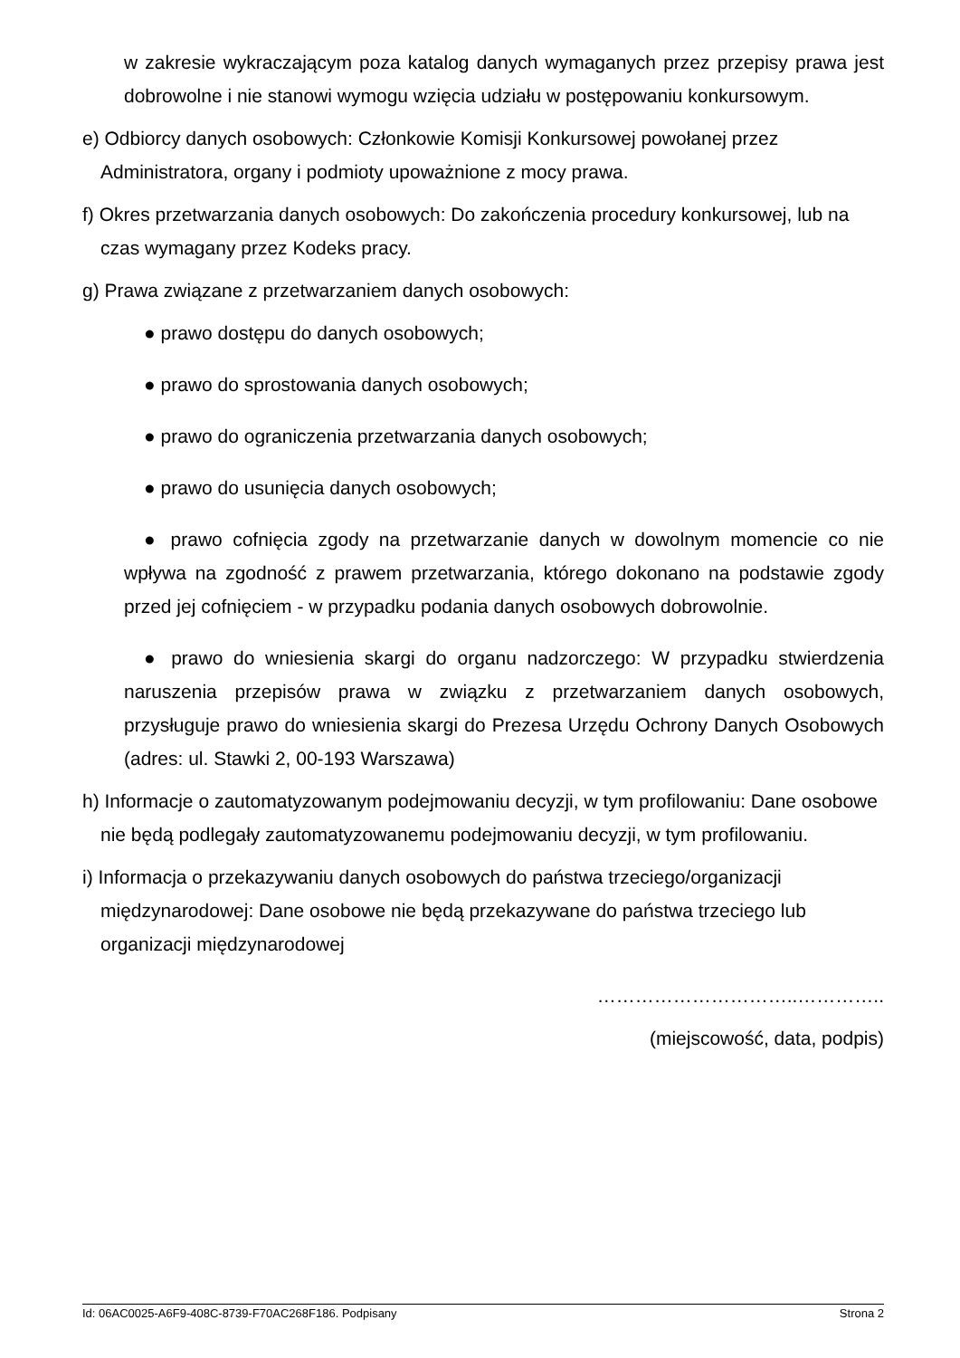w zakresie wykraczającym poza katalog danych wymaganych przez przepisy prawa jest dobrowolne i nie stanowi wymogu wzięcia udziału w postępowaniu konkursowym.
e) Odbiorcy danych osobowych: Członkowie Komisji Konkursowej powołanej przez Administratora, organy i podmioty upoważnione z mocy prawa.
f) Okres przetwarzania danych osobowych: Do zakończenia procedury konkursowej, lub na czas wymagany przez Kodeks pracy.
g) Prawa związane z przetwarzaniem danych osobowych:
● prawo dostępu do danych osobowych;
● prawo do sprostowania danych osobowych;
● prawo do ograniczenia przetwarzania danych osobowych;
● prawo do usunięcia danych osobowych;
● prawo cofnięcia zgody na przetwarzanie danych w dowolnym momencie co nie wpływa na zgodność z prawem przetwarzania, którego dokonano na podstawie zgody przed jej cofnięciem - w przypadku podania danych osobowych dobrowolnie.
● prawo do wniesienia skargi do organu nadzorczego: W przypadku stwierdzenia naruszenia przepisów prawa w związku z przetwarzaniem danych osobowych, przysługuje prawo do wniesienia skargi do Prezesa Urzędu Ochrony Danych Osobowych (adres: ul. Stawki 2, 00-193 Warszawa)
h) Informacje o zautomatyzowanym podejmowaniu decyzji, w tym profilowaniu: Dane osobowe nie będą podlegały zautomatyzowanemu podejmowaniu decyzji, w tym profilowaniu.
i) Informacja o przekazywaniu danych osobowych do państwa trzeciego/organizacji międzynarodowej: Dane osobowe nie będą przekazywane do państwa trzeciego lub organizacji międzynarodowej
…………………………..…………..
(miejscowość, data, podpis)
Id: 06AC0025-A6F9-408C-8739-F70AC268F186. Podpisany Strona 2